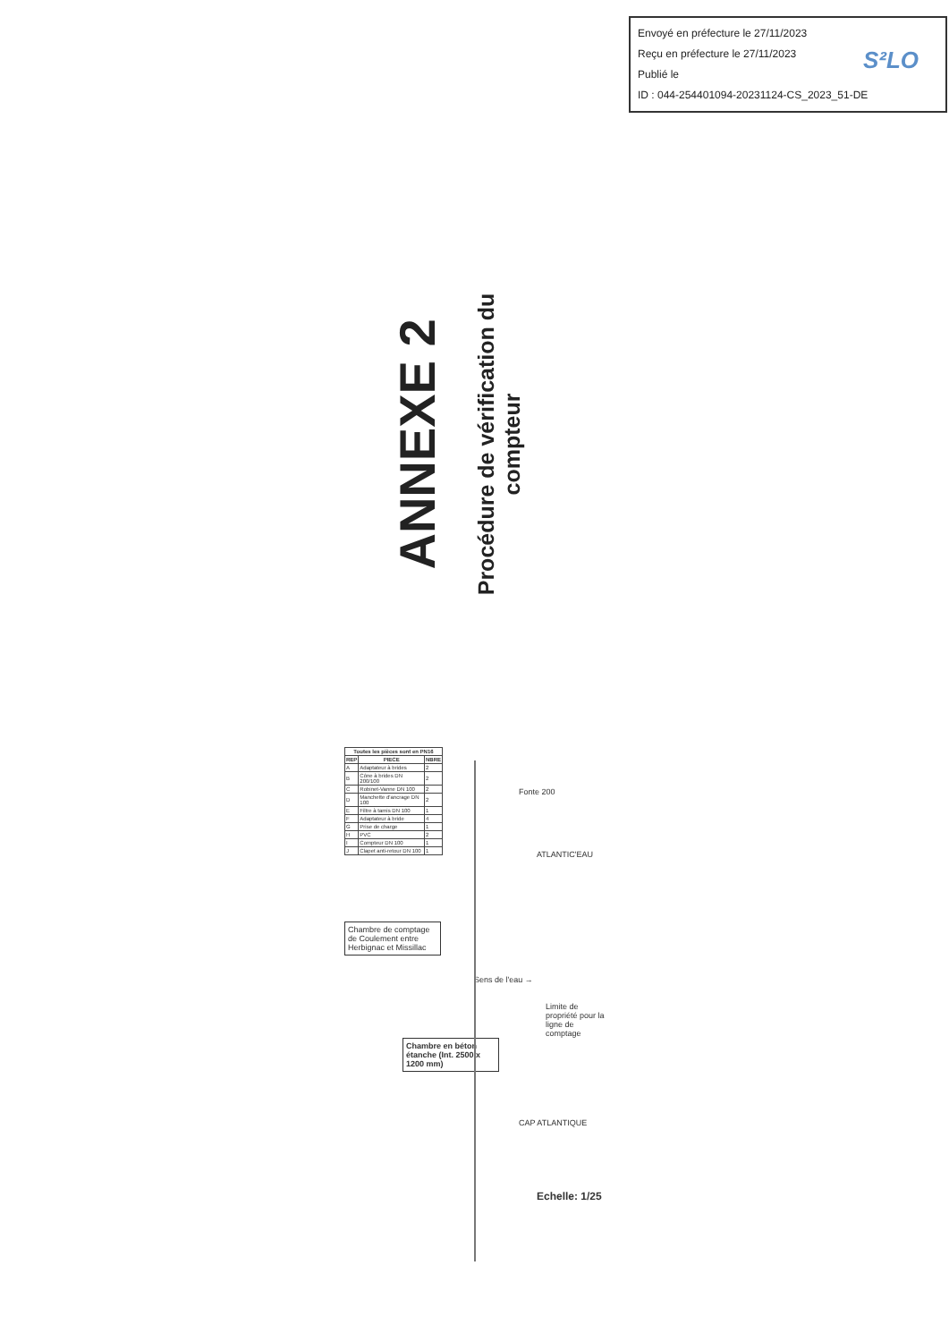Envoyé en préfecture le 27/11/2023
Reçu en préfecture le 27/11/2023
Publié le
ID : 044-254401094-20231124-CS_2023_51-DE
S²LO
ANNEXE 2
Procédure de vérification du compteur
| Toutes les pièces sont en PN16 | | |
| --- | --- | --- |
| REP | PIECE | NBRE |
| A | Adaptateur à brides | 2 |
| B | Cône à brides DN 200/100 | 2 |
| C | Robinet-Vanne DN 100 | 2 |
| D | Manchette d'ancrage DN 100 | 2 |
| E | Filtre à tamis DN 100 | 1 |
| F | Adaptateur à bride | 4 |
| G | Prise de charge | 1 |
| H | PVC | 2 |
| I | Compteur DN 100 | 1 |
| J | Clapet anti-retour DN 100 | 1 |
Chambre de comptage de Coulement entre Herbignac et Missillac
Chambre en béton étanche (Int. 2500 x 1200 mm)
Sens de l'eau →
Fonte 200
ATLANTIC'EAU
CAP ATLANTIQUE
Limite de propriété pour la ligne de comptage
Echelle: 1/25